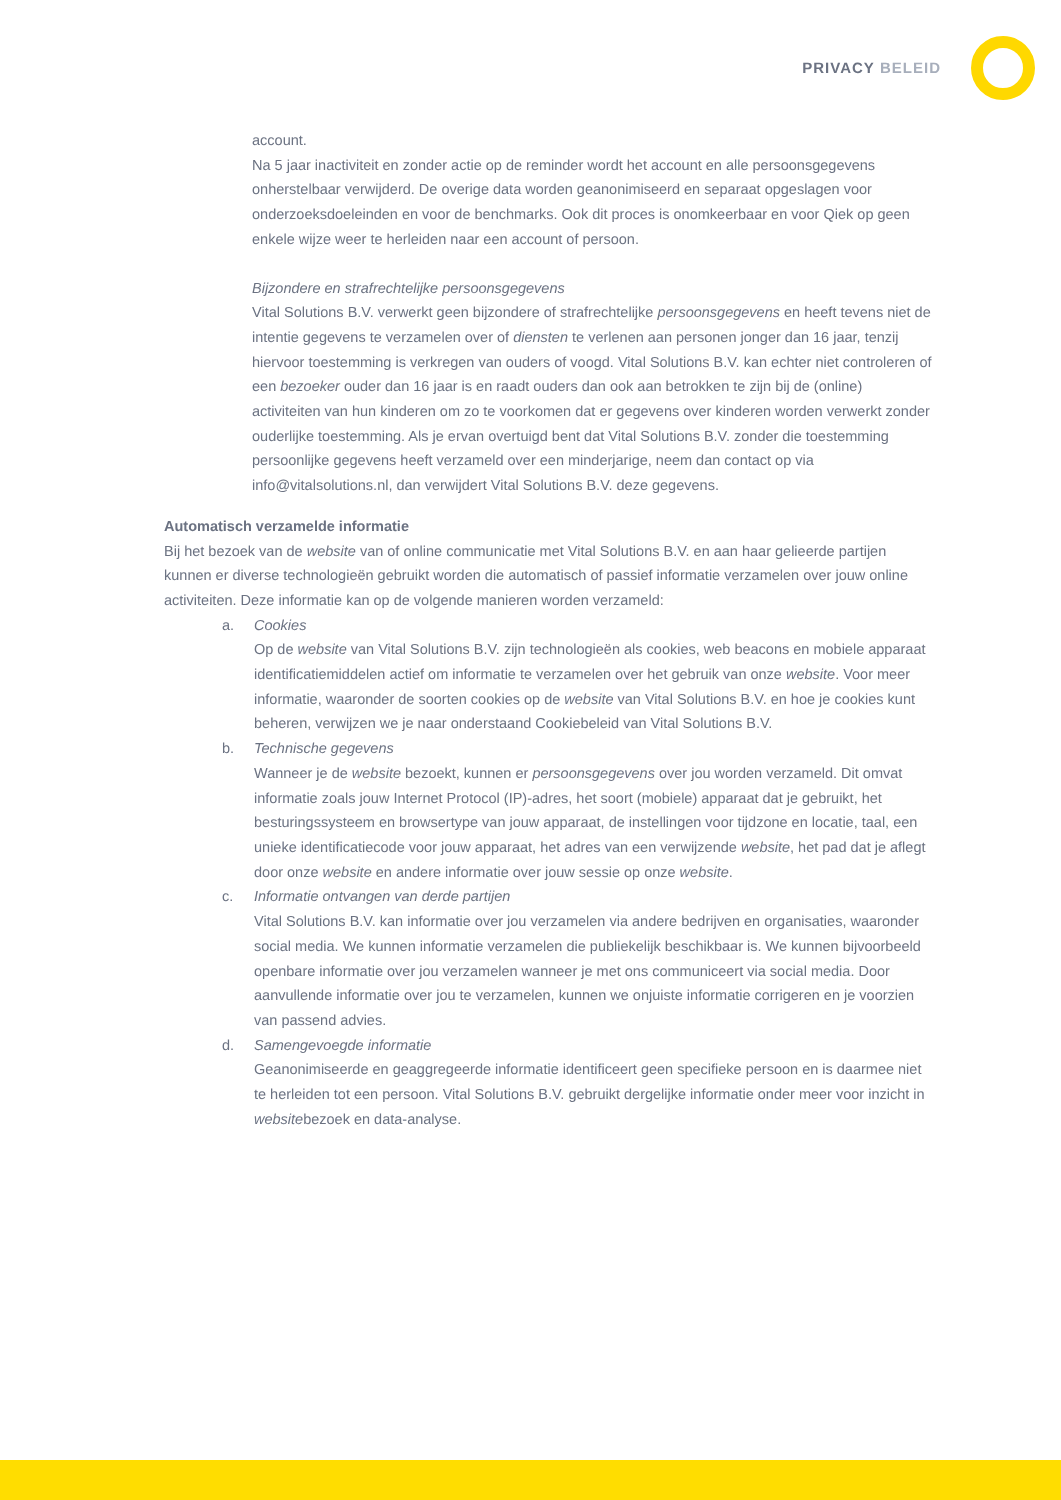PRIVACY BELEID
account.
Na 5 jaar inactiviteit en zonder actie op de reminder wordt het account en alle persoonsgegevens onherstelbaar verwijderd. De overige data worden geanonimiseerd en separaat opgeslagen voor onderzoeksdoeleinden en voor de benchmarks. Ook dit proces is onomkeerbaar en voor Qiek op geen enkele wijze weer te herleiden naar een account of persoon.
Bijzondere en strafrechtelijke persoonsgegevens
Vital Solutions B.V. verwerkt geen bijzondere of strafrechtelijke persoonsgegevens en heeft tevens niet de intentie gegevens te verzamelen over of diensten te verlenen aan personen jonger dan 16 jaar, tenzij hiervoor toestemming is verkregen van ouders of voogd. Vital Solutions B.V. kan echter niet controleren of een bezoeker ouder dan 16 jaar is en raadt ouders dan ook aan betrokken te zijn bij de (online) activiteiten van hun kinderen om zo te voorkomen dat er gegevens over kinderen worden verwerkt zonder ouderlijke toestemming. Als je ervan overtuigd bent dat Vital Solutions B.V. zonder die toestemming persoonlijke gegevens heeft verzameld over een minderjarige, neem dan contact op via info@vitalsolutions.nl, dan verwijdert Vital Solutions B.V. deze gegevens.
Automatisch verzamelde informatie
Bij het bezoek van de website van of online communicatie met Vital Solutions B.V. en aan haar gelieerde partijen kunnen er diverse technologieën gebruikt worden die automatisch of passief informatie verzamelen over jouw online activiteiten. Deze informatie kan op de volgende manieren worden verzameld:
a. Cookies
Op de website van Vital Solutions B.V. zijn technologieën als cookies, web beacons en mobiele apparaat identificatiemiddelen actief om informatie te verzamelen over het gebruik van onze website. Voor meer informatie, waaronder de soorten cookies op de website van Vital Solutions B.V. en hoe je cookies kunt beheren, verwijzen we je naar onderstaand Cookiebeleid van Vital Solutions B.V.
b. Technische gegevens
Wanneer je de website bezoekt, kunnen er persoonsgegevens over jou worden verzameld. Dit omvat informatie zoals jouw Internet Protocol (IP)-adres, het soort (mobiele) apparaat dat je gebruikt, het besturingssysteem en browsertype van jouw apparaat, de instellingen voor tijdzone en locatie, taal, een unieke identificatiecode voor jouw apparaat, het adres van een verwijzende website, het pad dat je aflegt door onze website en andere informatie over jouw sessie op onze website.
c. Informatie ontvangen van derde partijen
Vital Solutions B.V. kan informatie over jou verzamelen via andere bedrijven en organisaties, waaronder social media. We kunnen informatie verzamelen die publiekelijk beschikbaar is. We kunnen bijvoorbeeld openbare informatie over jou verzamelen wanneer je met ons communiceert via social media. Door aanvullende informatie over jou te verzamelen, kunnen we onjuiste informatie corrigeren en je voorzien van passend advies.
d. Samengevoegde informatie
Geanonimiseerde en geaggregeerde informatie identificeert geen specifieke persoon en is daarmee niet te herleiden tot een persoon. Vital Solutions B.V. gebruikt dergelijke informatie onder meer voor inzicht in websitebezoek en data-analyse.